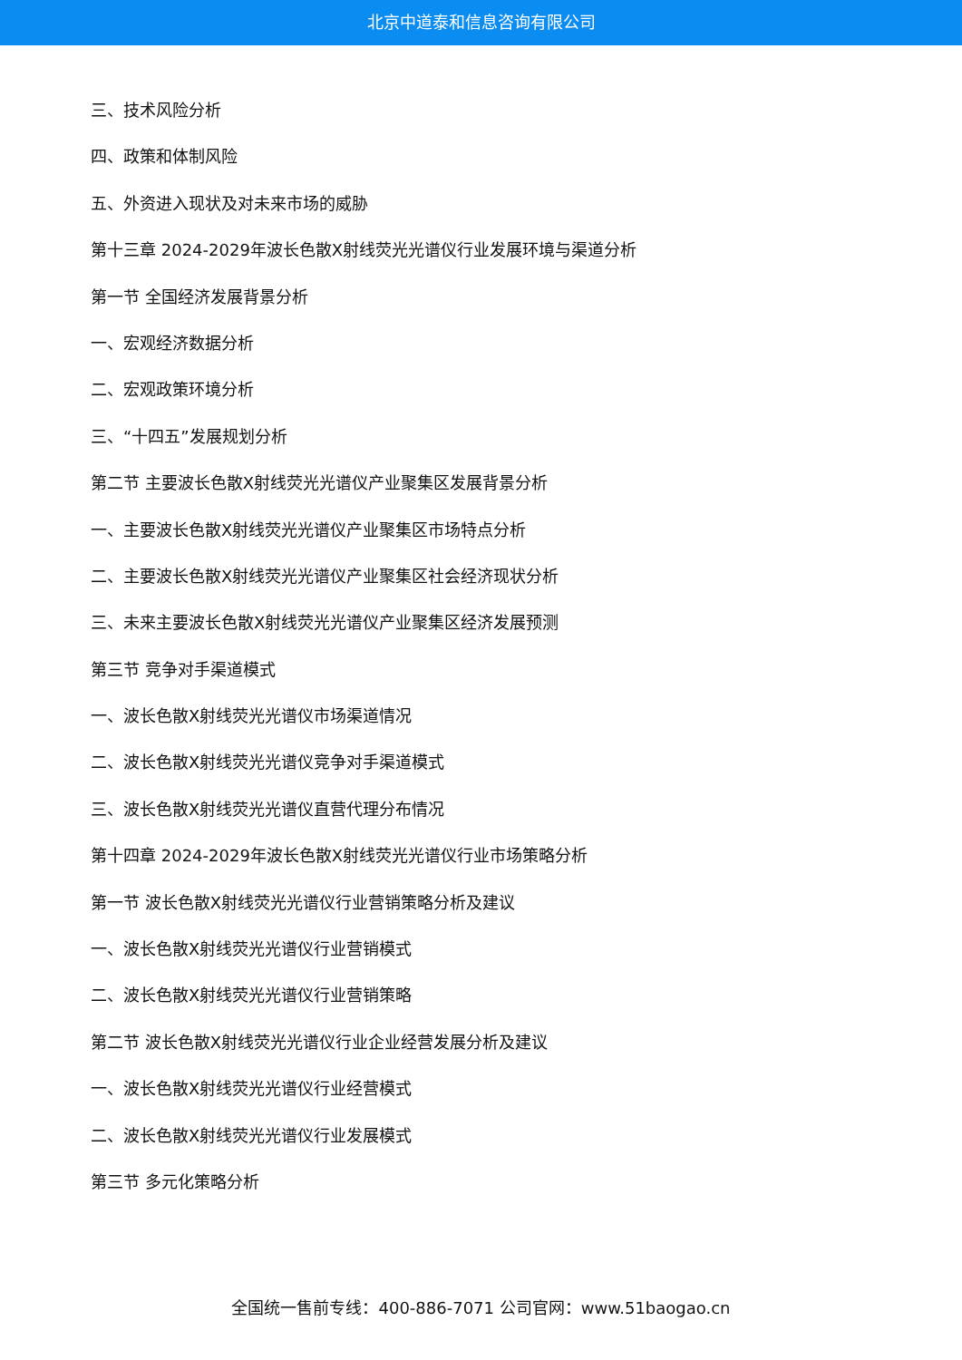北京中道泰和信息咨询有限公司
三、技术风险分析
四、政策和体制风险
五、外资进入现状及对未来市场的威胁
第十三章 2024-2029年波长色散X射线荧光光谱仪行业发展环境与渠道分析
第一节 全国经济发展背景分析
一、宏观经济数据分析
二、宏观政策环境分析
三、“十四五”发展规划分析
第二节 主要波长色散X射线荧光光谱仪产业聚集区发展背景分析
一、主要波长色散X射线荧光光谱仪产业聚集区市场特点分析
二、主要波长色散X射线荧光光谱仪产业聚集区社会经济现状分析
三、未来主要波长色散X射线荧光光谱仪产业聚集区经济发展预测
第三节 竞争对手渠道模式
一、波长色散X射线荧光光谱仪市场渠道情况
二、波长色散X射线荧光光谱仪竞争对手渠道模式
三、波长色散X射线荧光光谱仪直营代理分布情况
第十四章 2024-2029年波长色散X射线荧光光谱仪行业市场策略分析
第一节 波长色散X射线荧光光谱仪行业营销策略分析及建议
一、波长色散X射线荧光光谱仪行业营销模式
二、波长色散X射线荧光光谱仪行业营销策略
第二节 波长色散X射线荧光光谱仪行业企业经营发展分析及建议
一、波长色散X射线荧光光谱仪行业经营模式
二、波长色散X射线荧光光谱仪行业发展模式
第三节 多元化策略分析
全国统一售前专线：400-886-7071 公司官网：www.51baogao.cn